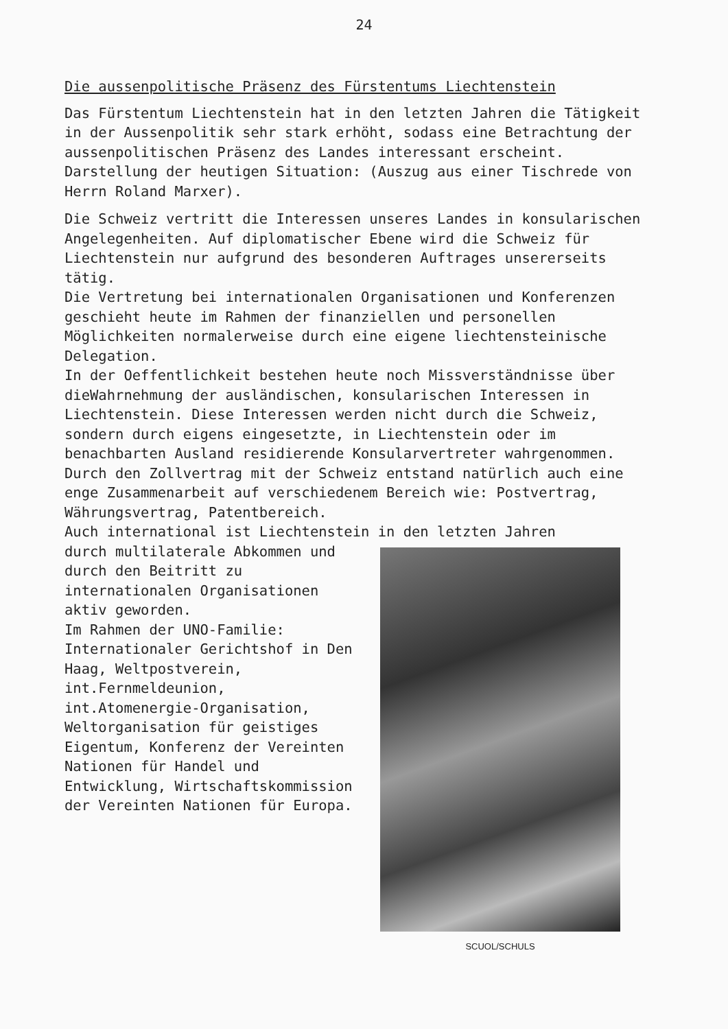24
Die aussenpolitische Präsenz des Fürstentums Liechtenstein
Das Fürstentum Liechtenstein hat in den letzten Jahren die Tätigkeit in der Aussenpolitik sehr stark erhöht, sodass eine Betrachtung der aussenpolitischen Präsenz des Landes interessant erscheint.
Darstellung der heutigen Situation: (Auszug aus einer Tischrede von Herrn Roland Marxer).
Die Schweiz vertritt die Interessen unseres Landes in konsularischen Angelegenheiten. Auf diplomatischer Ebene wird die Schweiz für Liechtenstein nur aufgrund des besonderen Auftrages unsererseits tätig.
Die Vertretung bei internationalen Organisationen und Konferenzen geschieht heute im Rahmen der finanziellen und personellen Möglichkeiten normalerweise durch eine eigene liechtensteinische Delegation.
In der Oeffentlichkeit bestehen heute noch Missverständnisse über dieWahrnehmung der ausländischen, konsularischen Interessen in Liechtenstein. Diese Interessen werden nicht durch die Schweiz, sondern durch eigens eingesetzte, in Liechtenstein oder im benachbarten Ausland residierende Konsularvertreter wahrgenommen.
Durch den Zollvertrag mit der Schweiz entstand natürlich auch eine enge Zusammenarbeit auf verschiedenem Bereich wie: Postvertrag, Währungsvertrag, Patentbereich.
Auch international ist Liechtenstein in den letzten Jahren
durch multilaterale Abkommen und durch den Beitritt zu internationalen Organisationen aktiv geworden.
Im Rahmen der UNO-Familie: Internationaler Gerichtshof in Den Haag, Weltpostverein, int.Fernmeldeunion, int.Atomenergie-Organisation, Weltorganisation für geistiges Eigentum, Konferenz der Vereinten Nationen für Handel und Entwicklung, Wirtschaftskommission der Vereinten Nationen für Europa.
SCUOL/SCHULS